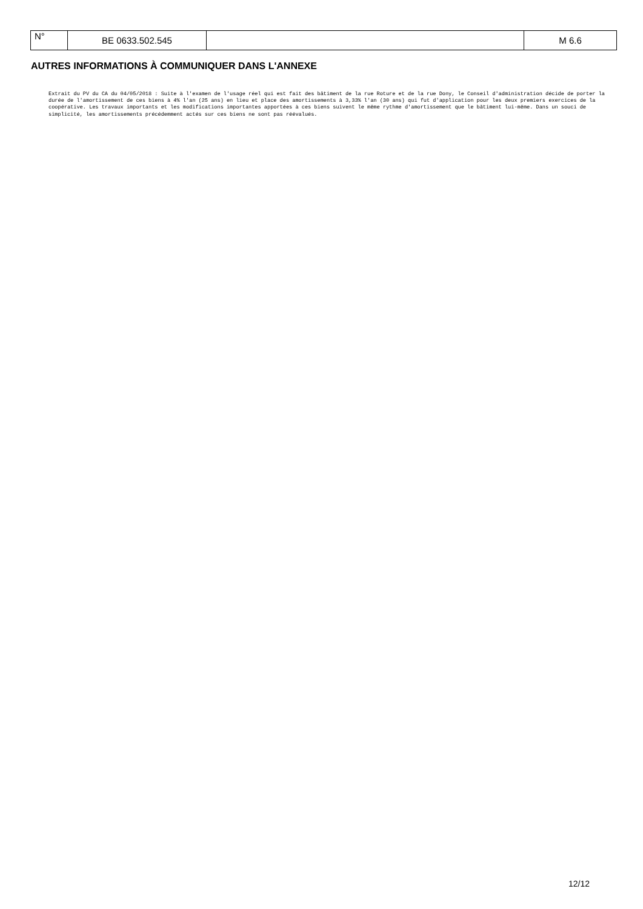| N° | BE 0633.502.545 | | M 6.6 |
AUTRES INFORMATIONS À COMMUNIQUER DANS L'ANNEXE
Extrait du PV du CA du 04/05/2018 : Suite à l'examen de l'usage réel qui est fait des bâtiment de la rue Roture et de la rue Dony, le Conseil d'administration décide de porter la durée de l'amortissement de ces biens à 4% l'an (25 ans) en lieu et place des amortissements à 3,33% l'an (30 ans) qui fut d'application pour les deux premiers exercices de la coopérative. Les travaux importants et les modifications importantes apportées à ces biens suivent le même rythme d'amortissement que le bâtiment lui-même. Dans un souci de simplicité, les amortissements précédemment actés sur ces biens ne sont pas réévalués.
12/12